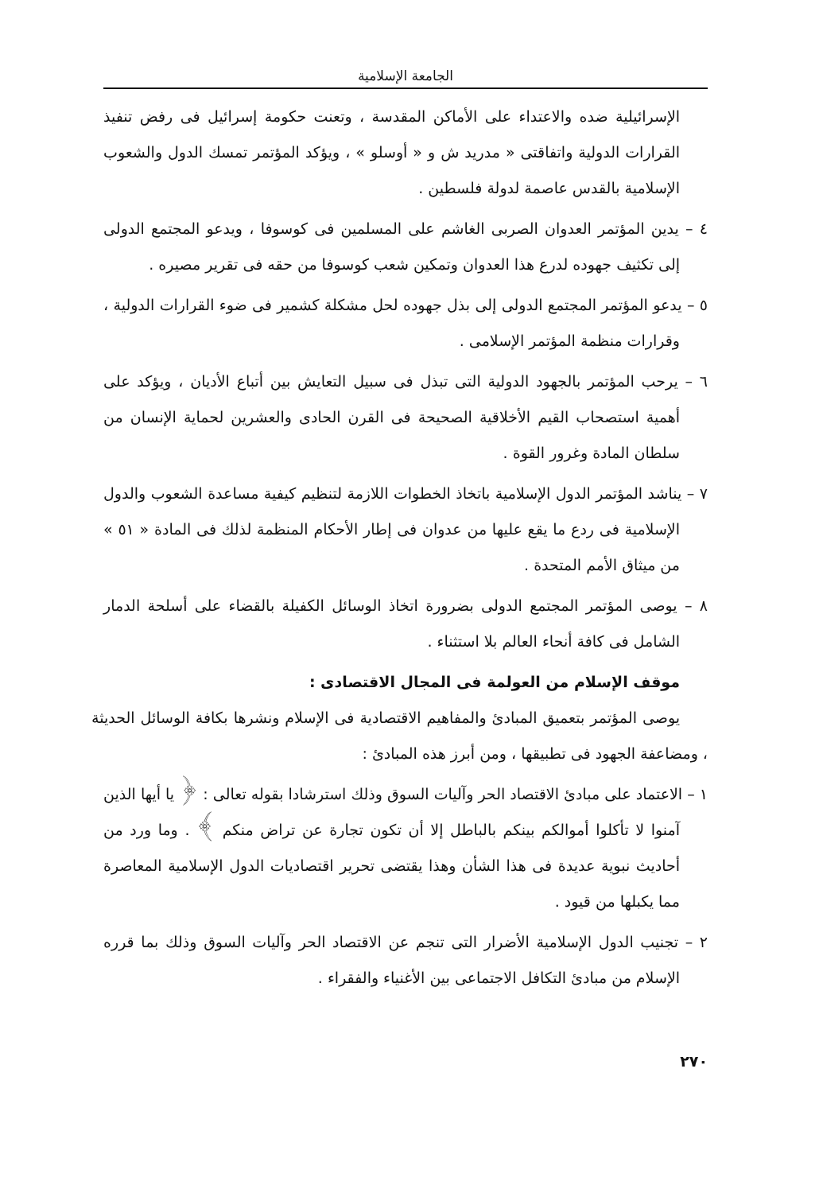الجامعة الإسلامية
الإسرائيلية ضده والاعتداء على الأماكن المقدسة ، وتعنت حكومة إسرائيل فى رفض تنفيذ القرارات الدولية واتفاقتى « مدريد ش و « أوسلو » ، ويؤكد المؤتمر تمسك الدول والشعوب الإسلامية بالقدس عاصمة لدولة فلسطين .
٤ – يدين المؤتمر العدوان الصربى الغاشم على المسلمين فى كوسوفا ، ويدعو المجتمع الدولى إلى تكثيف جهوده لدرع هذا العدوان وتمكين شعب كوسوفا من حقه فى تقرير مصيره .
٥ – يدعو المؤتمر المجتمع الدولى إلى بذل جهوده لحل مشكلة كشمير فى ضوء القرارات الدولية ، وقرارات منظمة المؤتمر الإسلامى .
٦ – يرحب المؤتمر بالجهود الدولية التى تبذل فى سبيل التعايش بين أتباع الأديان ، ويؤكد على أهمية استصحاب القيم الأخلاقية الصحيحة فى القرن الحادى والعشرين لحماية الإنسان من سلطان المادة وغرور القوة .
٧ – يناشد المؤتمر الدول الإسلامية باتخاذ الخطوات اللازمة لتنظيم كيفية مساعدة الشعوب والدول الإسلامية فى ردع ما يقع عليها من عدوان فى إطار الأحكام المنظمة لذلك فى المادة « ٥١ » من ميثاق الأمم المتحدة .
٨ – يوصى المؤتمر المجتمع الدولى بضرورة اتخاذ الوسائل الكفيلة بالقضاء على أسلحة الدمار الشامل فى كافة أنحاء العالم بلا استثناء .
موقف الإسلام من العولمة فى المجال الاقتصادى :
يوصى المؤتمر بتعميق المبادئ والمفاهيم الاقتصادية فى الإسلام ونشرها بكافة الوسائل الحديثة ، ومضاعفة الجهود فى تطبيقها ، ومن أبرز هذه المبادئ :
١ – الاعتماد على مبادئ الاقتصاد الحر وآليات السوق وذلك استرشادا بقوله تعالى : ﴿ يا أيها الذين آمنوا لا تأكلوا أموالكم بينكم بالباطل إلا أن تكون تجارة عن تراض منكم ﴾ . وما ورد من أحاديث نبوية عديدة فى هذا الشأن وهذا يقتضى تحرير اقتصاديات الدول الإسلامية المعاصرة مما يكبلها من قيود .
٢ – تجنيب الدول الإسلامية الأضرار التى تنجم عن الاقتصاد الحر وآليات السوق وذلك بما قرره الإسلام من مبادئ التكافل الاجتماعى بين الأغنياء والفقراء .
٢٧٠